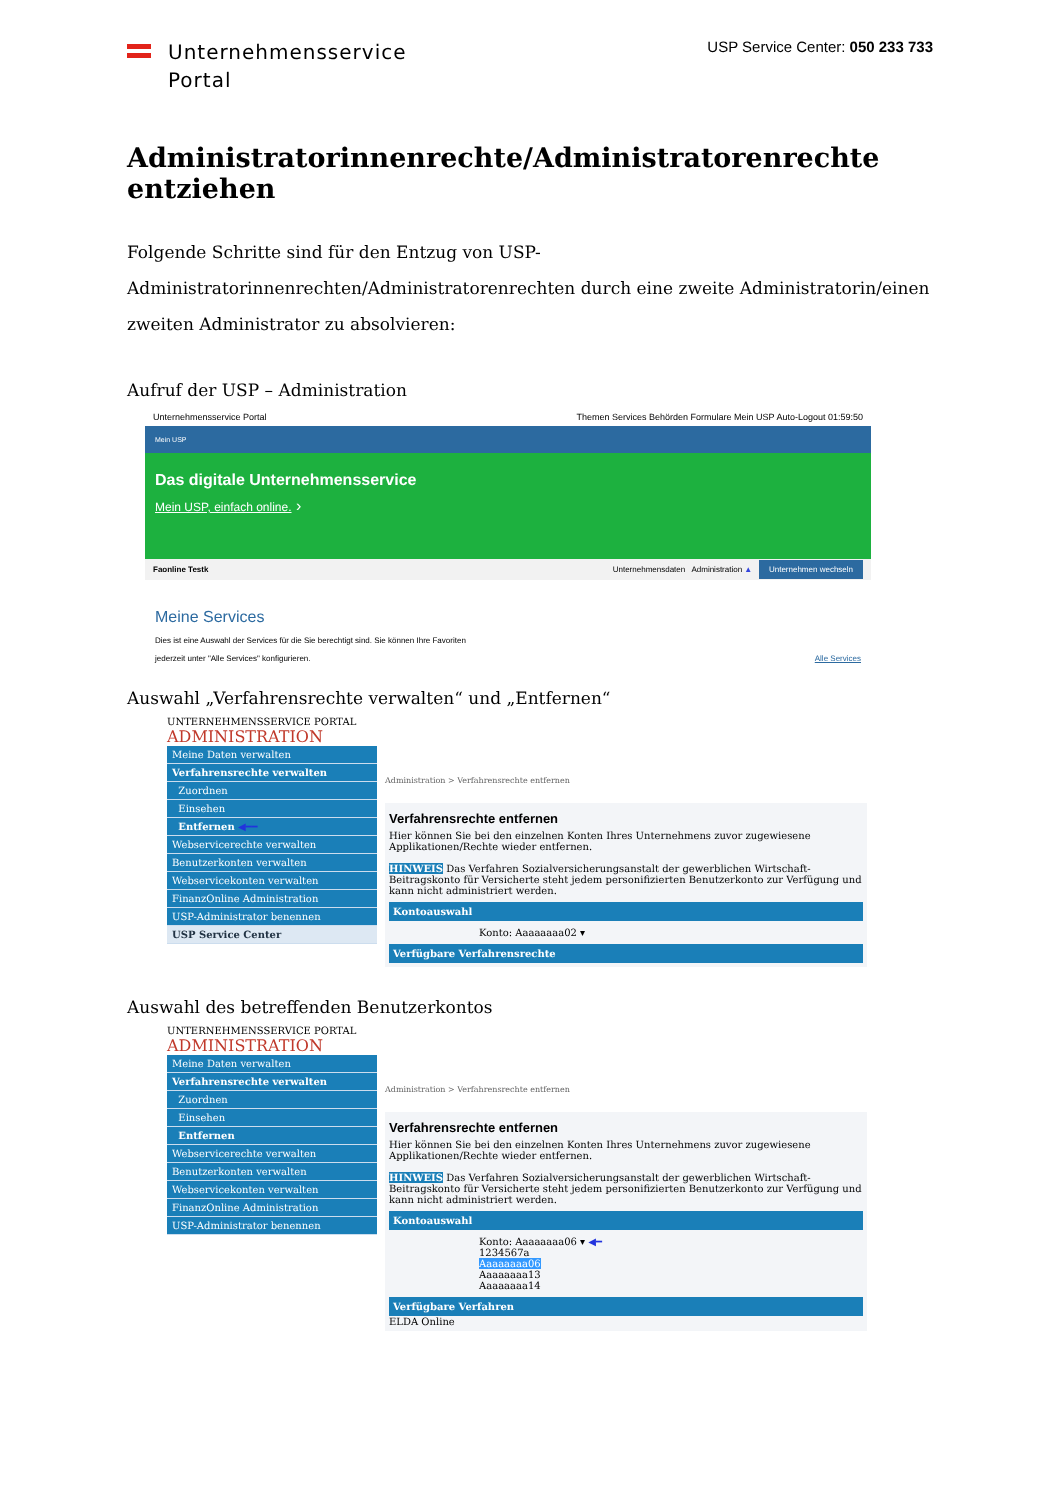Unternehmensservice
Portal
USP Service Center: 050 233 733
Administratorinnenrechte/Administratorenrechte entziehen
Folgende Schritte sind für den Entzug von USP-Administratorinnenrechten/Administratorenrechten durch eine zweite Administratorin/einen zweiten Administrator zu absolvieren:
Aufruf der USP – Administration
Unternehmensservice Portal Themen Services Behörden Formulare Mein USP Auto-Logout 01:59:50
Mein USP
Das digitale Unternehmensservice
Mein USP, einfach online. ›
Faonline Testk Unternehmensdaten Administration ▲ Unternehmen wechseln
Meine Services
Dies ist eine Auswahl der Services für die Sie berechtigt sind. Sie können Ihre Favoriten
jederzeit unter "Alle Services" konfigurieren. Alle Services
Auswahl „Verfahrensrechte verwalten“ und „Entfernen“
UNTERNEHMENSSERVICE PORTAL
ADMINISTRATION
Meine Daten verwalten
Verfahrensrechte verwalten
Zuordnen
Einsehen
Entfernen ◀━━
Webservicerechte verwalten
Benutzerkonten verwalten
Webservicekonten verwalten
FinanzOnline Administration
USP-Administrator benennen
USP Service Center
Administration > Verfahrensrechte entfernen
Verfahrensrechte entfernen
Hier können Sie bei den einzelnen Konten Ihres Unternehmens zuvor zugewiesene Applikationen/Rechte wieder entfernen.
HINWEIS Das Verfahren Sozialversicherungsanstalt der gewerblichen Wirtschaft-Beitragskonto für Versicherte steht jedem personifizierten Benutzerkonto zur Verfügung und kann nicht administriert werden.
Kontoauswahl
Konto: Aaaaaaaa02 ▾
Verfügbare Verfahrensrechte
Auswahl des betreffenden Benutzerkontos
UNTERNEHMENSSERVICE PORTAL
ADMINISTRATION
Meine Daten verwalten
Verfahrensrechte verwalten
Zuordnen
Einsehen
Entfernen
Webservicerechte verwalten
Benutzerkonten verwalten
Webservicekonten verwalten
FinanzOnline Administration
USP-Administrator benennen
Administration > Verfahrensrechte entfernen
Verfahrensrechte entfernen
Hier können Sie bei den einzelnen Konten Ihres Unternehmens zuvor zugewiesene Applikationen/Rechte wieder entfernen.
HINWEIS Das Verfahren Sozialversicherungsanstalt der gewerblichen Wirtschaft-Beitragskonto für Versicherte steht jedem personifizierten Benutzerkonto zur Verfügung und kann nicht administriert werden.
Kontoauswahl
Konto: Aaaaaaaa06 ▾ ◀━
1234567a
Aaaaaaaa06
Aaaaaaaa13
Aaaaaaaa14
Verfügbare Verfahren
ELDA Online